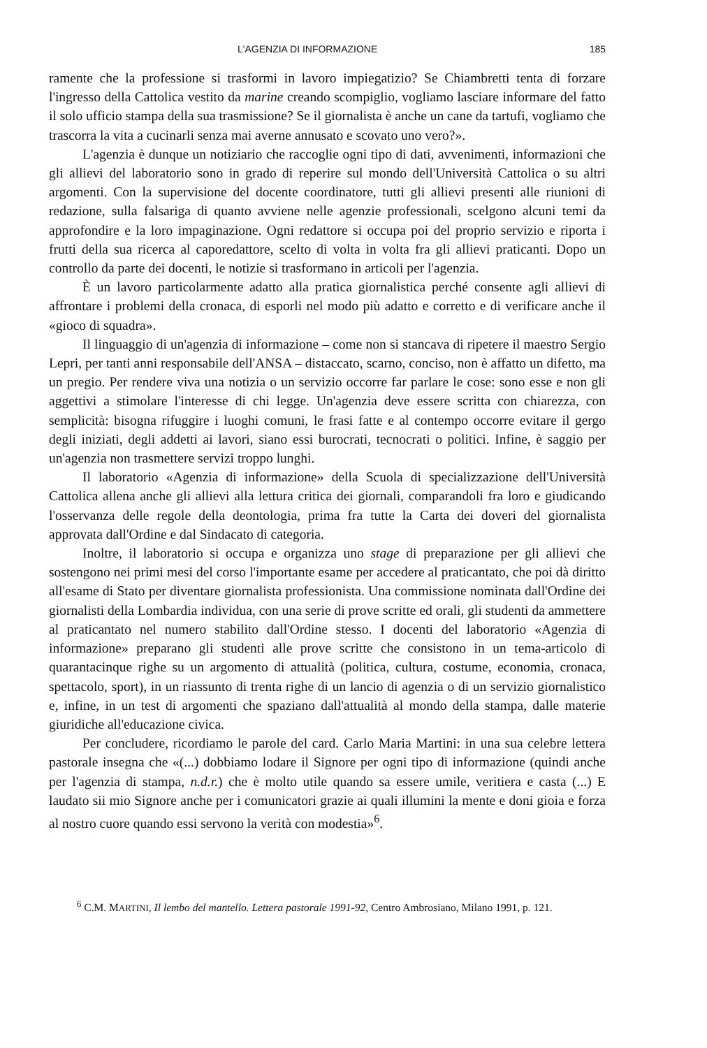L'AGENZIA DI INFORMAZIONE 185
ramente che la professione si trasformi in lavoro impiegatizio? Se Chiambretti tenta di forzare l'ingresso della Cattolica vestito da marine creando scompiglio, vogliamo lasciare informare del fatto il solo ufficio stampa della sua trasmissione? Se il giornalista è anche un cane da tartufi, vogliamo che trascorra la vita a cucinarli senza mai averne annusato e scovato uno vero?».
L'agenzia è dunque un notiziario che raccoglie ogni tipo di dati, avvenimenti, informazioni che gli allievi del laboratorio sono in grado di reperire sul mondo dell'Università Cattolica o su altri argomenti. Con la supervisione del docente coordinatore, tutti gli allievi presenti alle riunioni di redazione, sulla falsariga di quanto avviene nelle agenzie professionali, scelgono alcuni temi da approfondire e la loro impaginazione. Ogni redattore si occupa poi del proprio servizio e riporta i frutti della sua ricerca al caporedattore, scelto di volta in volta fra gli allievi praticanti. Dopo un controllo da parte dei docenti, le notizie si trasformano in articoli per l'agenzia.
È un lavoro particolarmente adatto alla pratica giornalistica perché consente agli allievi di affrontare i problemi della cronaca, di esporli nel modo più adatto e corretto e di verificare anche il «gioco di squadra».
Il linguaggio di un'agenzia di informazione – come non si stancava di ripetere il maestro Sergio Lepri, per tanti anni responsabile dell'ANSA – distaccato, scarno, conciso, non è affatto un difetto, ma un pregio. Per rendere viva una notizia o un servizio occorre far parlare le cose: sono esse e non gli aggettivi a stimolare l'interesse di chi legge. Un'agenzia deve essere scritta con chiarezza, con semplicità: bisogna rifuggire i luoghi comuni, le frasi fatte e al contempo occorre evitare il gergo degli iniziati, degli addetti ai lavori, siano essi burocrati, tecnocrati o politici. Infine, è saggio per un'agenzia non trasmettere servizi troppo lunghi.
Il laboratorio «Agenzia di informazione» della Scuola di specializzazione dell'Università Cattolica allena anche gli allievi alla lettura critica dei giornali, comparandoli fra loro e giudicando l'osservanza delle regole della deontologia, prima fra tutte la Carta dei doveri del giornalista approvata dall'Ordine e dal Sindacato di categoria.
Inoltre, il laboratorio si occupa e organizza uno stage di preparazione per gli allievi che sostengono nei primi mesi del corso l'importante esame per accedere al praticantato, che poi dà diritto all'esame di Stato per diventare giornalista professionista. Una commissione nominata dall'Ordine dei giornalisti della Lombardia individua, con una serie di prove scritte ed orali, gli studenti da ammettere al praticantato nel numero stabilito dall'Ordine stesso. I docenti del laboratorio «Agenzia di informazione» preparano gli studenti alle prove scritte che consistono in un tema-articolo di quarantacinque righe su un argomento di attualità (politica, cultura, costume, economia, cronaca, spettacolo, sport), in un riassunto di trenta righe di un lancio di agenzia o di un servizio giornalistico e, infine, in un test di argomenti che spaziano dall'attualità al mondo della stampa, dalle materie giuridiche all'educazione civica.
Per concludere, ricordiamo le parole del card. Carlo Maria Martini: in una sua celebre lettera pastorale insegna che «(...) dobbiamo lodare il Signore per ogni tipo di informazione (quindi anche per l'agenzia di stampa, n.d.r.) che è molto utile quando sa essere umile, veritiera e casta (...) E laudato sii mio Signore anche per i comunicatori grazie ai quali illumini la mente e doni gioia e forza al nostro cuore quando essi servono la verità con modestia»<sup>6</sup>.
<sup>6</sup> C.M. MARTINI, Il lembo del mantello. Lettera pastorale 1991-92, Centro Ambrosiano, Milano 1991, p. 121.